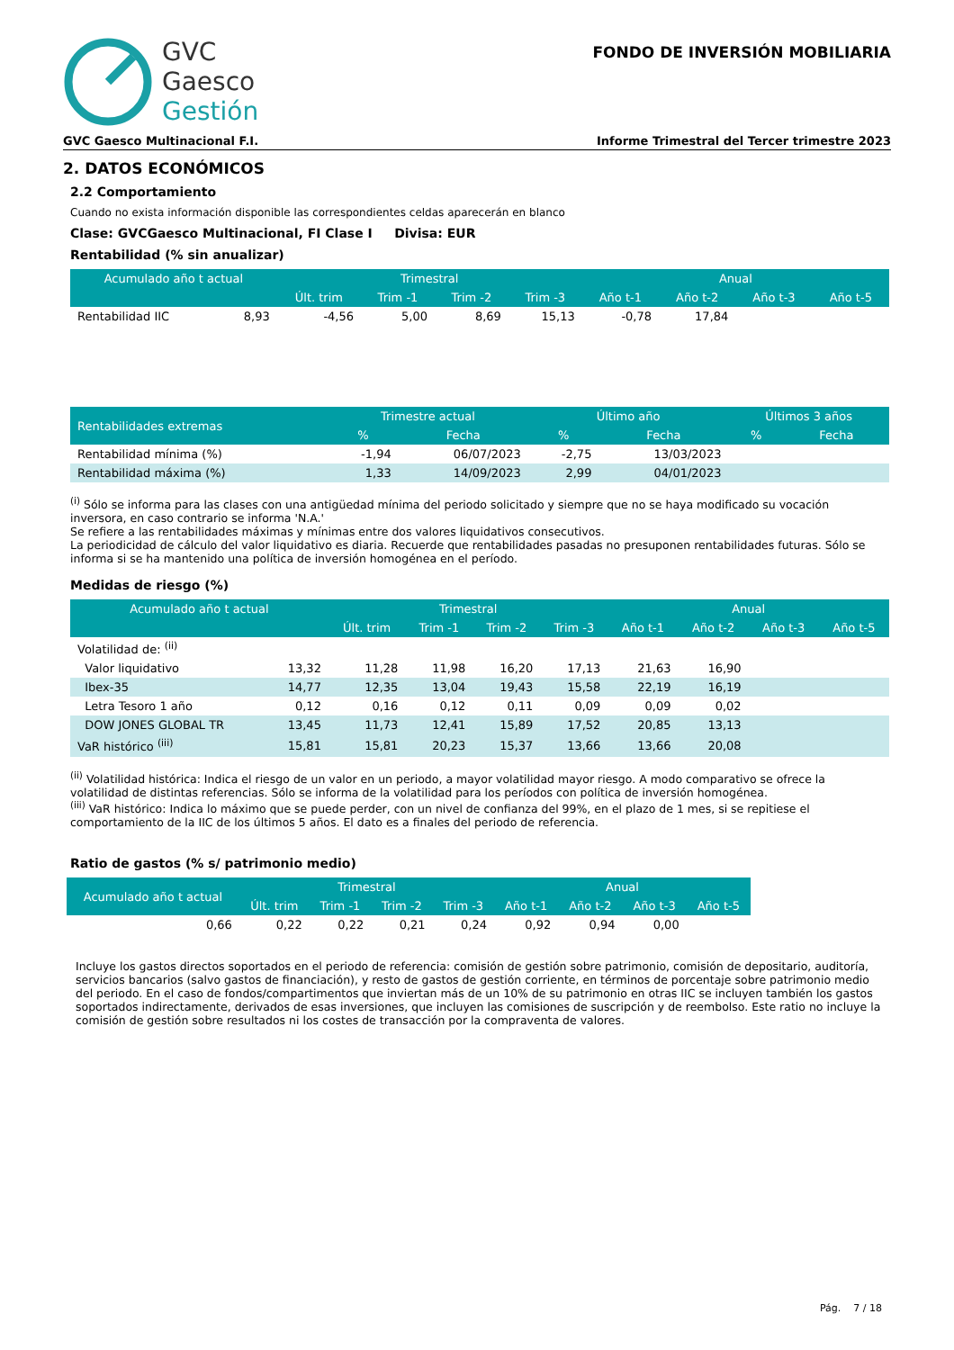GVC
Gaesco
Gestión
FONDO DE INVERSIÓN MOBILIARIA
GVC Gaesco Multinacional F.I. Informe Trimestral del Tercer trimestre 2023
2. DATOS ECONÓMICOS
2.2 Comportamiento
Cuando no exista información disponible las correspondientes celdas aparecerán en blanco
Clase: GVCGaesco Multinacional, FI Clase I Divisa: EUR
Rentabilidad (% sin anualizar)
| Acumulado año t actual | | Trimestral | | | | Anual | | | |
| --- | --- | --- | --- | --- | --- | --- | --- | --- | --- |
| | | Últ. trim | Trim -1 | Trim -2 | Trim -3 | Año t-1 | Año t-2 | Año t-3 | Año t-5 |
| Rentabilidad IIC | 8,93 | -4,56 | 5,00 | 8,69 | 15,13 | -0,78 | 17,84 | | |
| Rentabilidades extremas | Trimestre actual | | Último año | | Últimos 3 años | |
| --- | --- | --- | --- | --- | --- | --- |
| | % | Fecha | % | Fecha | % | Fecha |
| Rentabilidad mínima (%) | -1,94 | 06/07/2023 | -2,75 | 13/03/2023 | | |
| Rentabilidad máxima (%) | 1,33 | 14/09/2023 | 2,99 | 04/01/2023 | | |
<sup>(i)</sup> Sólo se informa para las clases con una antigüedad mínima del periodo solicitado y siempre que no se haya modificado su vocación inversora, en caso contrario se informa 'N.A.'
Se refiere a las rentabilidades máximas y mínimas entre dos valores liquidativos consecutivos.
La periodicidad de cálculo del valor liquidativo es diaria. Recuerde que rentabilidades pasadas no presuponen rentabilidades futuras. Sólo se informa si se ha mantenido una política de inversión homogénea en el período.
Medidas de riesgo (%)
| Acumulado año t actual | | Trimestral | | | | Anual | | | |
| --- | --- | --- | --- | --- | --- | --- | --- | --- | --- |
| | | Últ. trim | Trim -1 | Trim -2 | Trim -3 | Año t-1 | Año t-2 | Año t-3 | Año t-5 |
| Volatilidad de: <sup>(ii)</sup> | | | | | | | | | |
| Valor liquidativo | 13,32 | 11,28 | 11,98 | 16,20 | 17,13 | 21,63 | 16,90 | | |
| Ibex-35 | 14,77 | 12,35 | 13,04 | 19,43 | 15,58 | 22,19 | 16,19 | | |
| Letra Tesoro 1 año | 0,12 | 0,16 | 0,12 | 0,11 | 0,09 | 0,09 | 0,02 | | |
| DOW JONES GLOBAL TR | 13,45 | 11,73 | 12,41 | 15,89 | 17,52 | 20,85 | 13,13 | | |
| VaR histórico <sup>(iii)</sup> | 15,81 | 15,81 | 20,23 | 15,37 | 13,66 | 13,66 | 20,08 | | |
<sup>(ii)</sup> Volatilidad histórica: Indica el riesgo de un valor en un periodo, a mayor volatilidad mayor riesgo. A modo comparativo se ofrece la volatilidad de distintas referencias. Sólo se informa de la volatilidad para los períodos con política de inversión homogénea.
<sup>(iii)</sup> VaR histórico: Indica lo máximo que se puede perder, con un nivel de confianza del 99%, en el plazo de 1 mes, si se repitiese el comportamiento de la IIC de los últimos 5 años. El dato es a finales del periodo de referencia.
Ratio de gastos (% s/ patrimonio medio)
| Acumulado año t actual | Trimestral | | | | Anual | | | |
| --- | --- | --- | --- | --- | --- | --- | --- | --- |
| | Últ. trim | Trim -1 | Trim -2 | Trim -3 | Año t-1 | Año t-2 | Año t-3 | Año t-5 |
| 0,66 | 0,22 | 0,22 | 0,21 | 0,24 | 0,92 | 0,94 | 0,00 | |
Incluye los gastos directos soportados en el periodo de referencia: comisión de gestión sobre patrimonio, comisión de depositario, auditoría, servicios bancarios (salvo gastos de financiación), y resto de gastos de gestión corriente, en términos de porcentaje sobre patrimonio medio del periodo. En el caso de fondos/compartimentos que inviertan más de un 10% de su patrimonio en otras IIC se incluyen también los gastos soportados indirectamente, derivados de esas inversiones, que incluyen las comisiones de suscripción y de reembolso. Este ratio no incluye la comisión de gestión sobre resultados ni los costes de transacción por la compraventa de valores.
Pág. 7 / 18